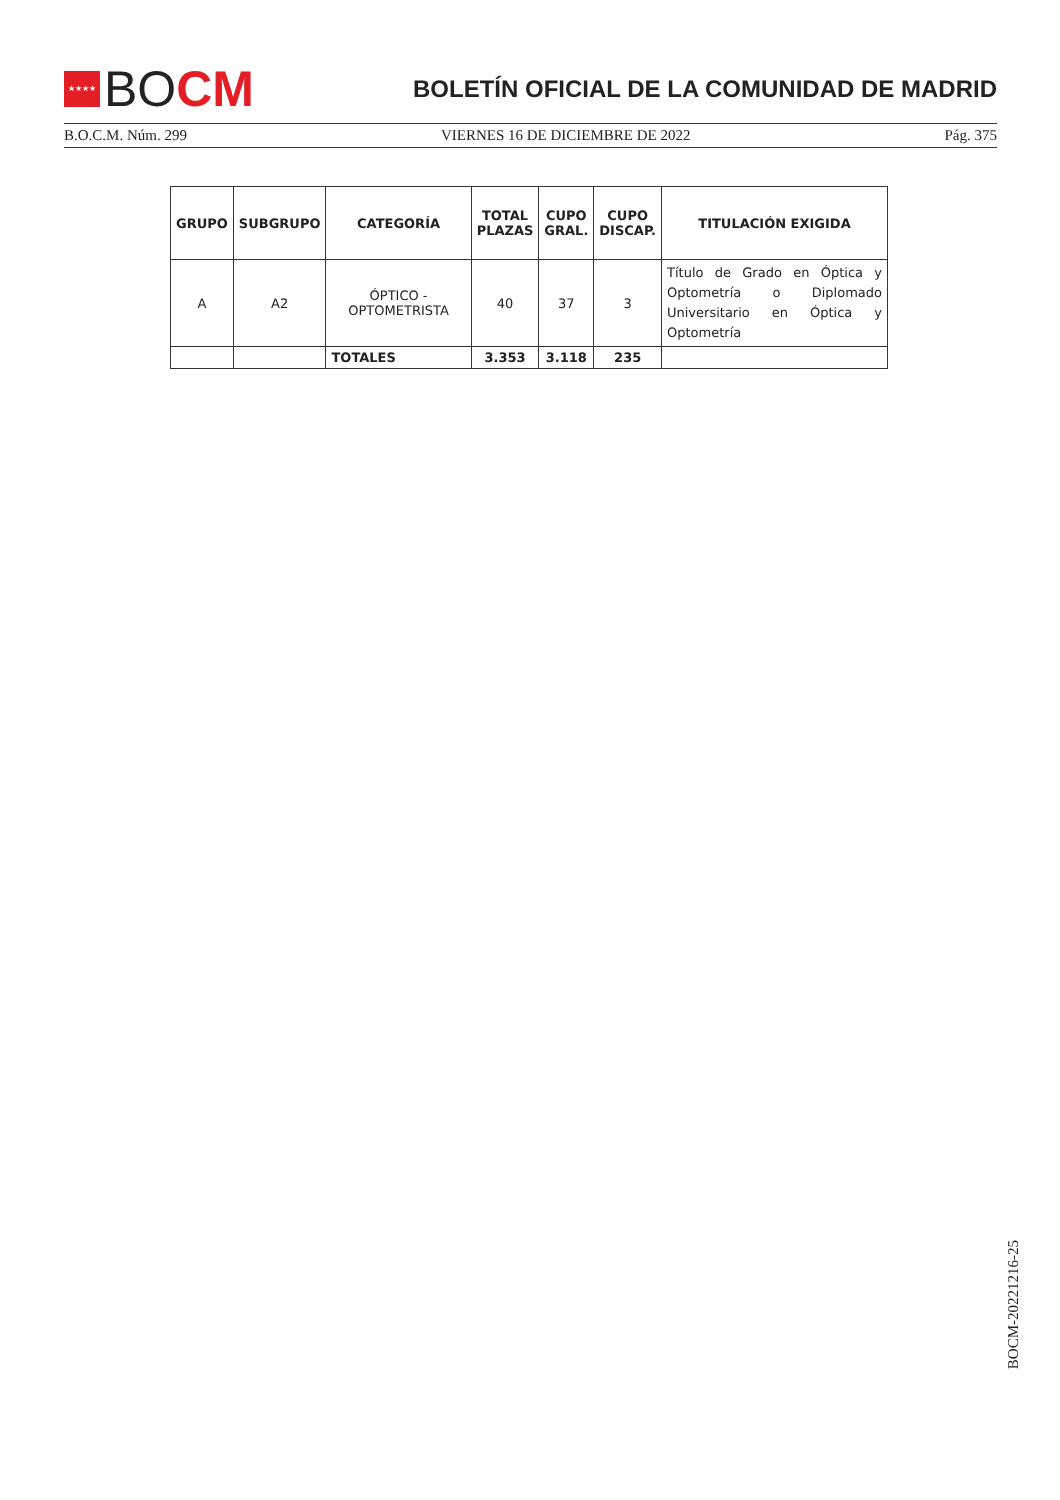★★★★ BO CM
BOLETÍN OFICIAL DE LA COMUNIDAD DE MADRID
B.O.C.M. Núm. 299 VIERNES 16 DE DICIEMBRE DE 2022 Pág. 375
| GRUPO | SUBGRUPO | CATEGORÍA | TOTAL PLAZAS | CUPO GRAL. | CUPO DISCAP. | TITULACIÓN EXIGIDA |
| --- | --- | --- | --- | --- | --- | --- |
| A | A2 | ÓPTICO - OPTOMETRISTA | 40 | 37 | 3 | Título de Grado en Óptica y Optometría o Diplomado Universitario en Óptica y Optometría |
| | | TOTALES | 3.353 | 3.118 | 235 | |
BOCM-20221216-25